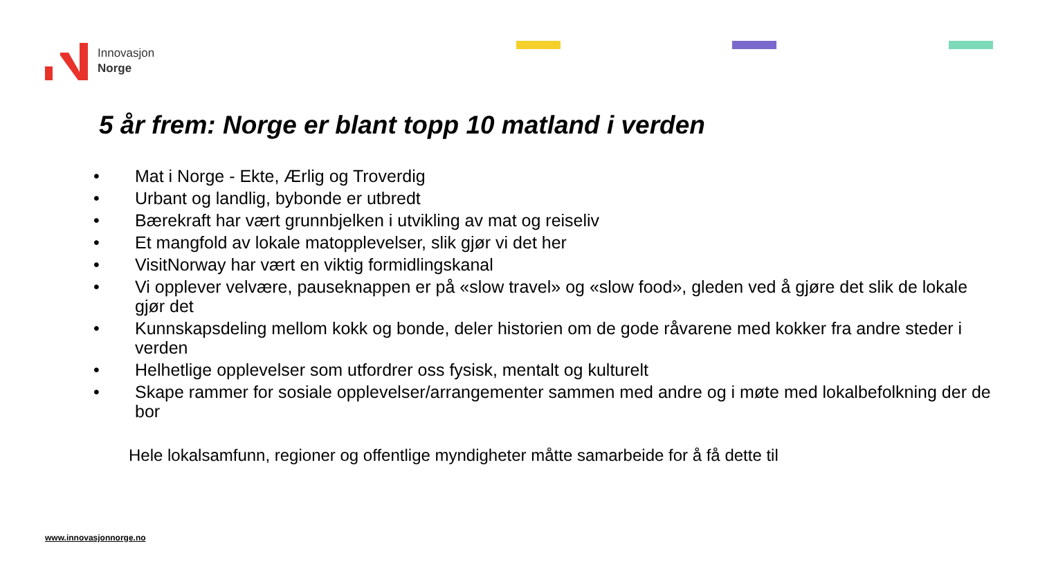Innovasjon
Norge
5 år frem: Norge er blant topp 10 matland i verden
• Mat i Norge - Ekte, Ærlig og Troverdig
• Urbant og landlig, bybonde er utbredt
• Bærekraft har vært grunnbjelken i utvikling av mat og reiseliv
• Et mangfold av lokale matopplevelser, slik gjør vi det her
• VisitNorway har vært en viktig formidlingskanal
• Vi opplever velvære, pauseknappen er på «slow travel» og «slow food», gleden ved å gjøre det slik de lokale gjør det
• Kunnskapsdeling mellom kokk og bonde, deler historien om de gode råvarene med kokker fra andre steder i verden
• Helhetlige opplevelser som utfordrer oss fysisk, mentalt og kulturelt
• Skape rammer for sosiale opplevelser/arrangementer sammen med andre og i møte med lokalbefolkning der de bor
Hele lokalsamfunn, regioner og offentlige myndigheter måtte samarbeide for å få dette til
www.innovasjonnorge.no